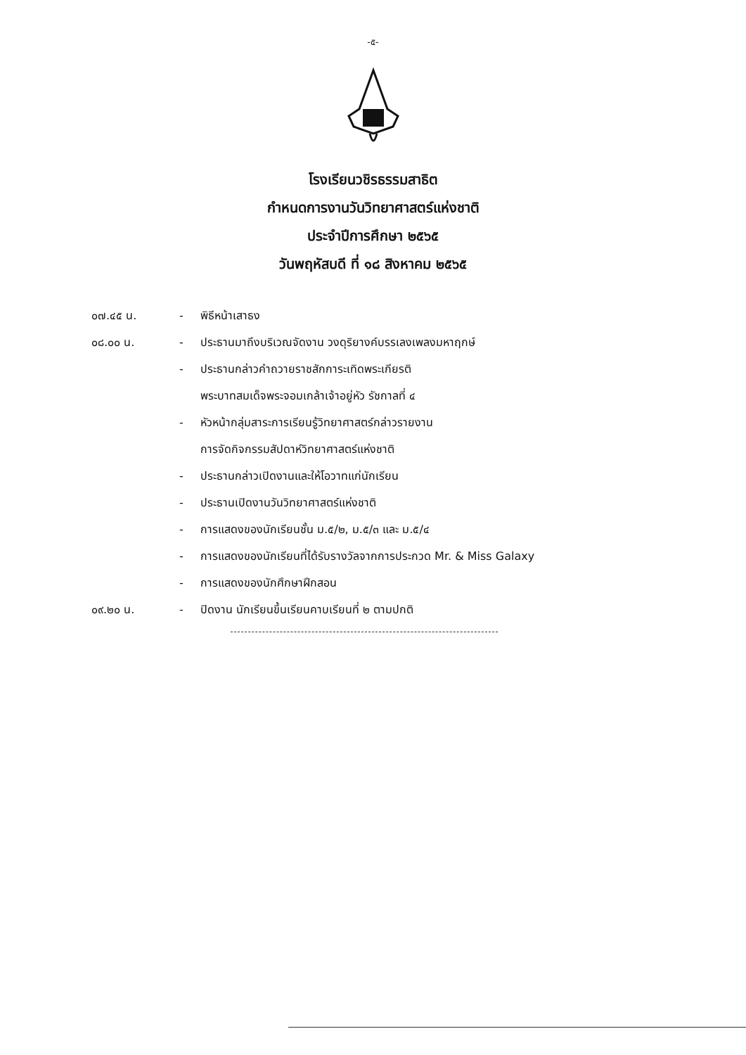-๕-
โรงเรียนวชิรธรรมสาธิต
กำหนดการงานวันวิทยาศาสตร์แห่งชาติ
ประจำปีการศึกษา ๒๕๖๕
วันพฤหัสบดี ที่ ๑๘ สิงหาคม ๒๕๖๕
๐๗.๔๕ น. - พิธีหน้าเสาธง
๐๘.๐๐ น. - ประธานมาถึงบริเวณจัดงาน วงดุริยางค์บรรเลงเพลงมหาฤกษ์
- ประธานกล่าวคำถวายราชสักการะเทิดพระเกียรติ
พระบาทสมเด็จพระจอมเกล้าเจ้าอยู่หัว รัชกาลที่ ๔
- หัวหน้ากลุ่มสาระการเรียนรู้วิทยาศาสตร์กล่าวรายงาน
การจัดกิจกรรมสัปดาห์วิทยาศาสตร์แห่งชาติ
- ประธานกล่าวเปิดงานและให้โอวาทแก่นักเรียน
- ประธานเปิดงานวันวิทยาศาสตร์แห่งชาติ
- การแสดงของนักเรียนชั้น ม.๕/๒, ม.๕/๓ และ ม.๕/๔
- การแสดงของนักเรียนที่ได้รับรางวัลจากการประกวด Mr. & Miss Galaxy
- การแสดงของนักศึกษาฝึกสอน
๐๙.๒๐ น. - ปิดงาน นักเรียนขึ้นเรียนคาบเรียนที่ ๒ ตามปกติ